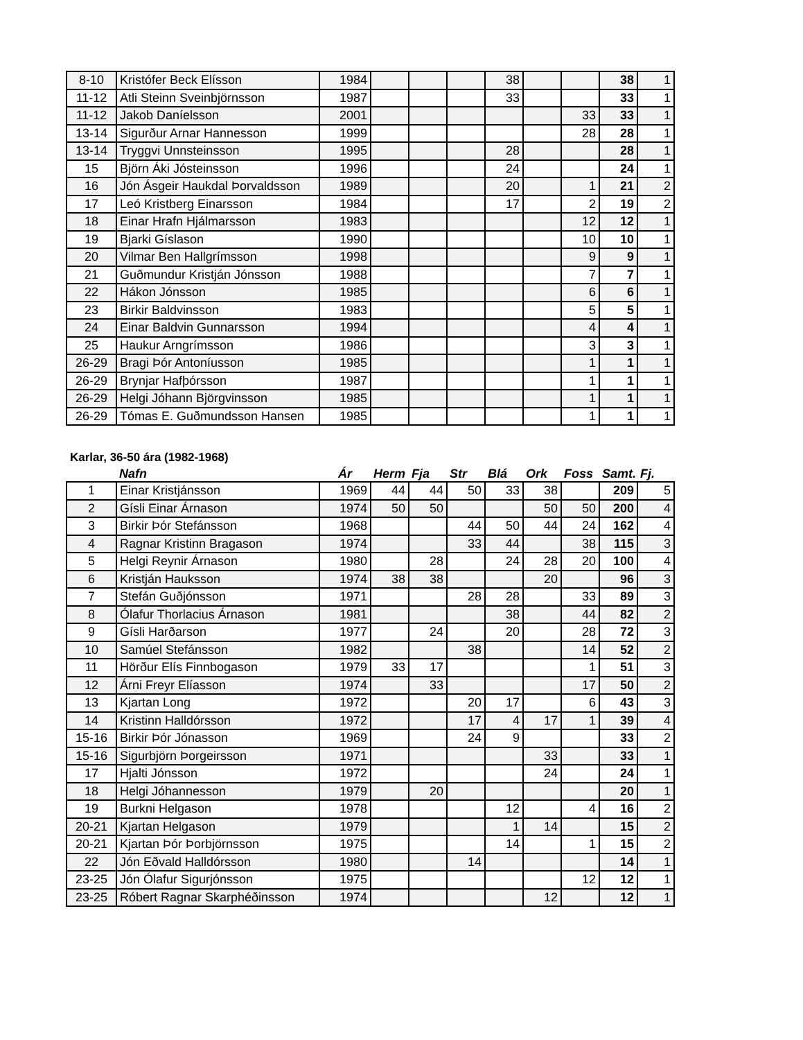| 8-10 | Kristófer Beck Elísson | 1984 | | | | 38 | | | 38 | 1 |
| 11-12 | Atli Steinn Sveinbjörnsson | 1987 | | | | 33 | | | 33 | 1 |
| 11-12 | Jakob Daníelsson | 2001 | | | | | | 33 | 33 | 1 |
| 13-14 | Sigurður Arnar Hannesson | 1999 | | | | | | 28 | 28 | 1 |
| 13-14 | Tryggvi Unnsteinsson | 1995 | | | | 28 | | | 28 | 1 |
| 15 | Björn Áki Jósteinsson | 1996 | | | | 24 | | | 24 | 1 |
| 16 | Jón Ásgeir Haukdal Þorvaldsson | 1989 | | | | 20 | | 1 | 21 | 2 |
| 17 | Leó Kristberg Einarsson | 1984 | | | | 17 | | 2 | 19 | 2 |
| 18 | Einar Hrafn Hjálmarsson | 1983 | | | | | | 12 | 12 | 1 |
| 19 | Bjarki Gíslason | 1990 | | | | | | 10 | 10 | 1 |
| 20 | Vilmar Ben Hallgrímsson | 1998 | | | | | | 9 | 9 | 1 |
| 21 | Guðmundur Kristján Jónsson | 1988 | | | | | | 7 | 7 | 1 |
| 22 | Hákon Jónsson | 1985 | | | | | | 6 | 6 | 1 |
| 23 | Birkir Baldvinsson | 1983 | | | | | | 5 | 5 | 1 |
| 24 | Einar Baldvin Gunnarsson | 1994 | | | | | | 4 | 4 | 1 |
| 25 | Haukur Arngrímsson | 1986 | | | | | | 3 | 3 | 1 |
| 26-29 | Bragi Þór Antoníusson | 1985 | | | | | | 1 | 1 | 1 |
| 26-29 | Brynjar Hafþórsson | 1987 | | | | | | 1 | 1 | 1 |
| 26-29 | Helgi Jóhann Björgvinsson | 1985 | | | | | | 1 | 1 | 1 |
| 26-29 | Tómas E. Guðmundsson Hansen | 1985 | | | | | | 1 | 1 | 1 |
Karlar, 36-50 ára (1982-1968)
| | Nafn | Ár | Herm | Fja | Str | Blá | Ork | Foss | Samt. | Fj. |
| 1 | Einar Kristjánsson | 1969 | 44 | 44 | 50 | 33 | 38 | | 209 | 5 |
| 2 | Gísli Einar Árnason | 1974 | 50 | 50 | | | 50 | 50 | 200 | 4 |
| 3 | Birkir Þór Stefánsson | 1968 | | | 44 | 50 | 44 | 24 | 162 | 4 |
| 4 | Ragnar Kristinn Bragason | 1974 | | | 33 | 44 | | 38 | 115 | 3 |
| 5 | Helgi Reynir Árnason | 1980 | | 28 | | 24 | 28 | 20 | 100 | 4 |
| 6 | Kristján Hauksson | 1974 | 38 | 38 | | | 20 | | 96 | 3 |
| 7 | Stefán Guðjónsson | 1971 | | | 28 | 28 | | 33 | 89 | 3 |
| 8 | Ólafur Thorlacius Árnason | 1981 | | | | 38 | | 44 | 82 | 2 |
| 9 | Gísli Harðarson | 1977 | | 24 | | 20 | | 28 | 72 | 3 |
| 10 | Samúel Stefánsson | 1982 | | | 38 | | | 14 | 52 | 2 |
| 11 | Hörður Elís Finnbogason | 1979 | 33 | 17 | | | | 1 | 51 | 3 |
| 12 | Árni Freyr Elíasson | 1974 | | 33 | | | | 17 | 50 | 2 |
| 13 | Kjartan Long | 1972 | | | 20 | 17 | | 6 | 43 | 3 |
| 14 | Kristinn Halldórsson | 1972 | | | 17 | 4 | 17 | 1 | 39 | 4 |
| 15-16 | Birkir Þór Jónasson | 1969 | | | 24 | 9 | | | 33 | 2 |
| 15-16 | Sigurbjörn Þorgeirsson | 1971 | | | | | 33 | | 33 | 1 |
| 17 | Hjalti Jónsson | 1972 | | | | | 24 | | 24 | 1 |
| 18 | Helgi Jóhannesson | 1979 | | 20 | | | | | 20 | 1 |
| 19 | Burkni Helgason | 1978 | | | | 12 | | 4 | 16 | 2 |
| 20-21 | Kjartan Helgason | 1979 | | | | 1 | 14 | | 15 | 2 |
| 20-21 | Kjartan Þór Þorbjörnsson | 1975 | | | | 14 | | 1 | 15 | 2 |
| 22 | Jón Eðvald Halldórsson | 1980 | | | 14 | | | | 14 | 1 |
| 23-25 | Jón Ólafur Sigurjónsson | 1975 | | | | | | 12 | 12 | 1 |
| 23-25 | Róbert Ragnar Skarphéðinsson | 1974 | | | | | 12 | | 12 | 1 |